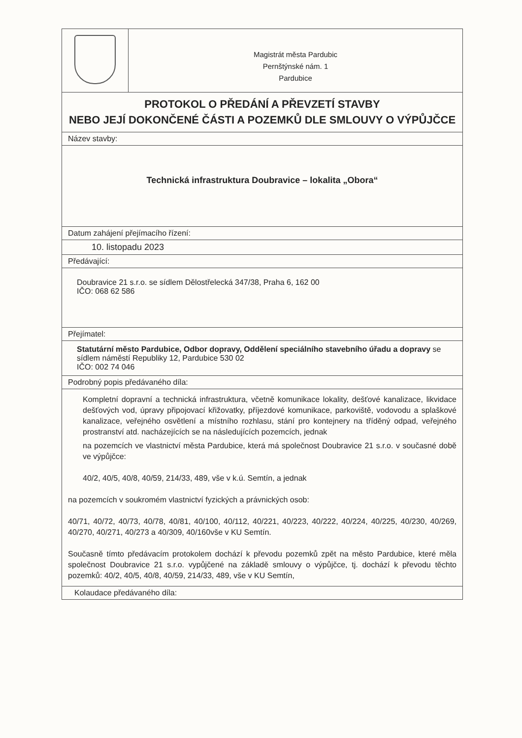| | Magistrát města Pardubic Pernštýnské nám. 1 Pardubice |
| PROTOKOL O PŘEDÁNÍ A PŘEVZETÍ STAVBY NEBO JEJÍ DOKONČENÉ ČÁSTI A POZEMKŮ DLE SMLOUVY O VÝPŮJČCE | |
| Název stavby: | |
| Technická infrastruktura Doubravice – lokalita „Obora“ | |
| Datum zahájení přejímacího řízení: | |
| 10. listopadu 2023 | |
| Předávající: | |
| Doubravice 21 s.r.o. se sídlem Dělostřelecká 347/38, Praha 6, 162 00 IČO: 068 62 586 | |
| Přejímatel: | |
| Statutární město Pardubice, Odbor dopravy, Oddělení speciálního stavebního úřadu a dopravy se sídlem náměstí Republiky 12, Pardubice 530 02 IČO: 002 74 046 | |
| Podrobný popis předávaného díla: | |
| Kompletní dopravní a technická infrastruktura, včetně komunikace lokality, dešťové kanalizace, likvidace dešťových vod, úpravy připojovací křižovatky, příjezdové komunikace, parkoviště, vodovodu a splaškové kanalizace, veřejného osvětlení a místního rozhlasu, stání pro kontejnery na tříděný odpad, veřejného prostranství atd. nacházejících se na následujících pozemcích, jednak na pozemcích ve vlastnictví města Pardubice, která má společnost Doubravice 21 s.r.o. v současné době ve výpůjčce: 40/2, 40/5, 40/8, 40/59, 214/33, 489, vše v k.ú. Semtín, a jednak na pozemcích v soukromém vlastnictví fyzických a právnických osob: 40/71, 40/72, 40/73, 40/78, 40/81, 40/100, 40/112, 40/221, 40/223, 40/222, 40/224, 40/225, 40/230, 40/269, 40/270, 40/271, 40/273 a 40/309, 40/160vše v KU Semtín. Současně tímto předávacím protokolem dochází k převodu pozemků zpět na město Pardubice, které měla společnost Doubravice 21 s.r.o. vypůjčené na základě smlouvy o výpůjčce, tj. dochází k převodu těchto pozemků: 40/2, 40/5, 40/8, 40/59, 214/33, 489, vše v KU Semtín, | |
| Kolaudace předávaného díla: | |